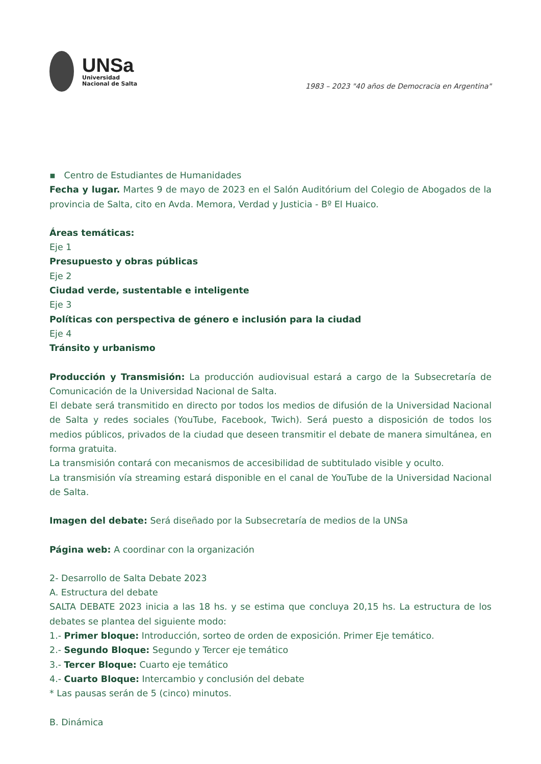UNSa
Universidad
Nacional de Salta
1983 – 2023 "40 años de Democracia en Argentina"
▪ Centro de Estudiantes de Humanidades
Fecha y lugar. Martes 9 de mayo de 2023 en el Salón Auditórium del Colegio de Abogados de la provincia de Salta, cito en Avda. Memora, Verdad y Justicia - Bº El Huaico.
Áreas temáticas:
Eje 1
Presupuesto y obras públicas
Eje 2
Ciudad verde, sustentable e inteligente
Eje 3
Políticas con perspectiva de género e inclusión para la ciudad
Eje 4
Tránsito y urbanismo
Producción y Transmisión: La producción audiovisual estará a cargo de la Subsecretaría de Comunicación de la Universidad Nacional de Salta.
El debate será transmitido en directo por todos los medios de difusión de la Universidad Nacional de Salta y redes sociales (YouTube, Facebook, Twich). Será puesto a disposición de todos los medios públicos, privados de la ciudad que deseen transmitir el debate de manera simultánea, en forma gratuita.
La transmisión contará con mecanismos de accesibilidad de subtitulado visible y oculto.
La transmisión vía streaming estará disponible en el canal de YouTube de la Universidad Nacional de Salta.
Imagen del debate: Será diseñado por la Subsecretaría de medios de la UNSa
Página web: A coordinar con la organización
2- Desarrollo de Salta Debate 2023
A. Estructura del debate
SALTA DEBATE 2023 inicia a las 18 hs. y se estima que concluya 20,15 hs. La estructura de los debates se plantea del siguiente modo:
1.- Primer bloque: Introducción, sorteo de orden de exposición. Primer Eje temático.
2.- Segundo Bloque: Segundo y Tercer eje temático
3.- Tercer Bloque: Cuarto eje temático
4.- Cuarto Bloque: Intercambio y conclusión del debate
* Las pausas serán de 5 (cinco) minutos.
B. Dinámica